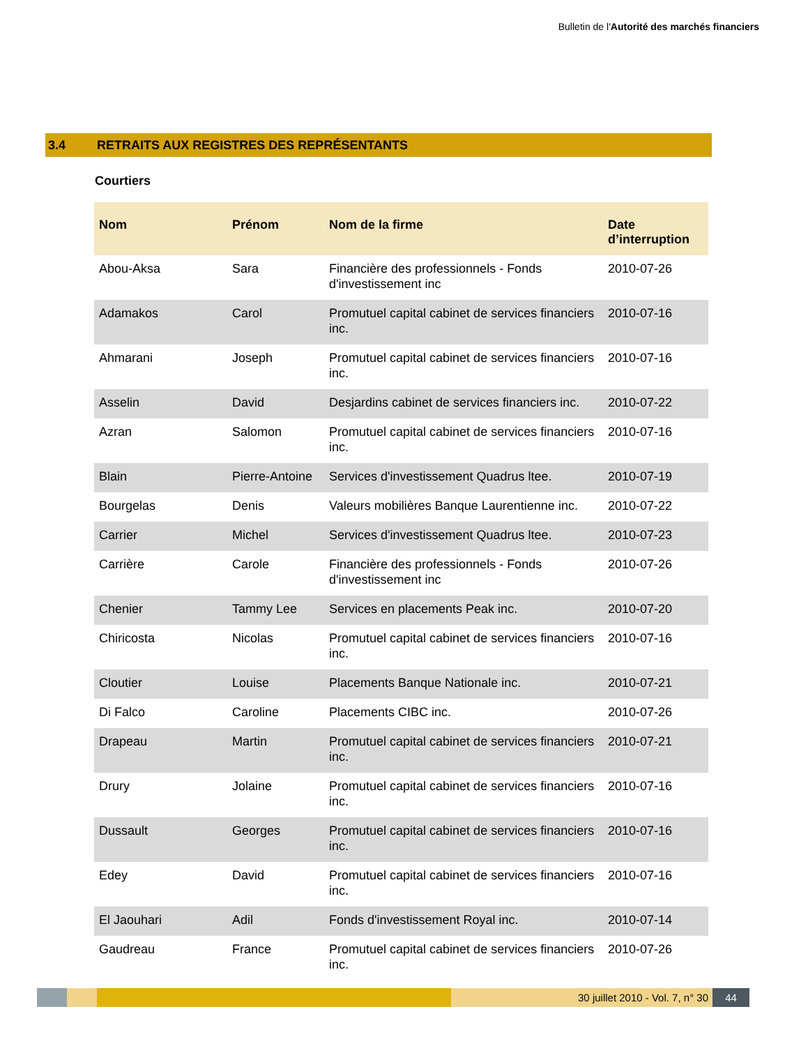Bulletin de l'Autorité des marchés financiers
3.4 RETRAITS AUX REGISTRES DES REPRÉSENTANTS
Courtiers
| Nom | Prénom | Nom de la firme | Date d’interruption |
| --- | --- | --- | --- |
| Abou-Aksa | Sara | Financière des professionnels - Fonds d'investissement inc | 2010-07-26 |
| Adamakos | Carol | Promutuel capital cabinet de services financiers inc. | 2010-07-16 |
| Ahmarani | Joseph | Promutuel capital cabinet de services financiers inc. | 2010-07-16 |
| Asselin | David | Desjardins cabinet de services financiers inc. | 2010-07-22 |
| Azran | Salomon | Promutuel capital cabinet de services financiers inc. | 2010-07-16 |
| Blain | Pierre-Antoine | Services d'investissement Quadrus ltee. | 2010-07-19 |
| Bourgelas | Denis | Valeurs mobilières Banque Laurentienne inc. | 2010-07-22 |
| Carrier | Michel | Services d'investissement Quadrus ltee. | 2010-07-23 |
| Carrière | Carole | Financière des professionnels - Fonds d'investissement inc | 2010-07-26 |
| Chenier | Tammy Lee | Services en placements Peak inc. | 2010-07-20 |
| Chiricosta | Nicolas | Promutuel capital cabinet de services financiers inc. | 2010-07-16 |
| Cloutier | Louise | Placements Banque Nationale inc. | 2010-07-21 |
| Di Falco | Caroline | Placements CIBC inc. | 2010-07-26 |
| Drapeau | Martin | Promutuel capital cabinet de services financiers inc. | 2010-07-21 |
| Drury | Jolaine | Promutuel capital cabinet de services financiers inc. | 2010-07-16 |
| Dussault | Georges | Promutuel capital cabinet de services financiers inc. | 2010-07-16 |
| Edey | David | Promutuel capital cabinet de services financiers inc. | 2010-07-16 |
| El Jaouhari | Adil | Fonds d'investissement Royal inc. | 2010-07-14 |
| Gaudreau | France | Promutuel capital cabinet de services financiers inc. | 2010-07-26 |
30 juillet 2010 - Vol. 7, n° 30
44